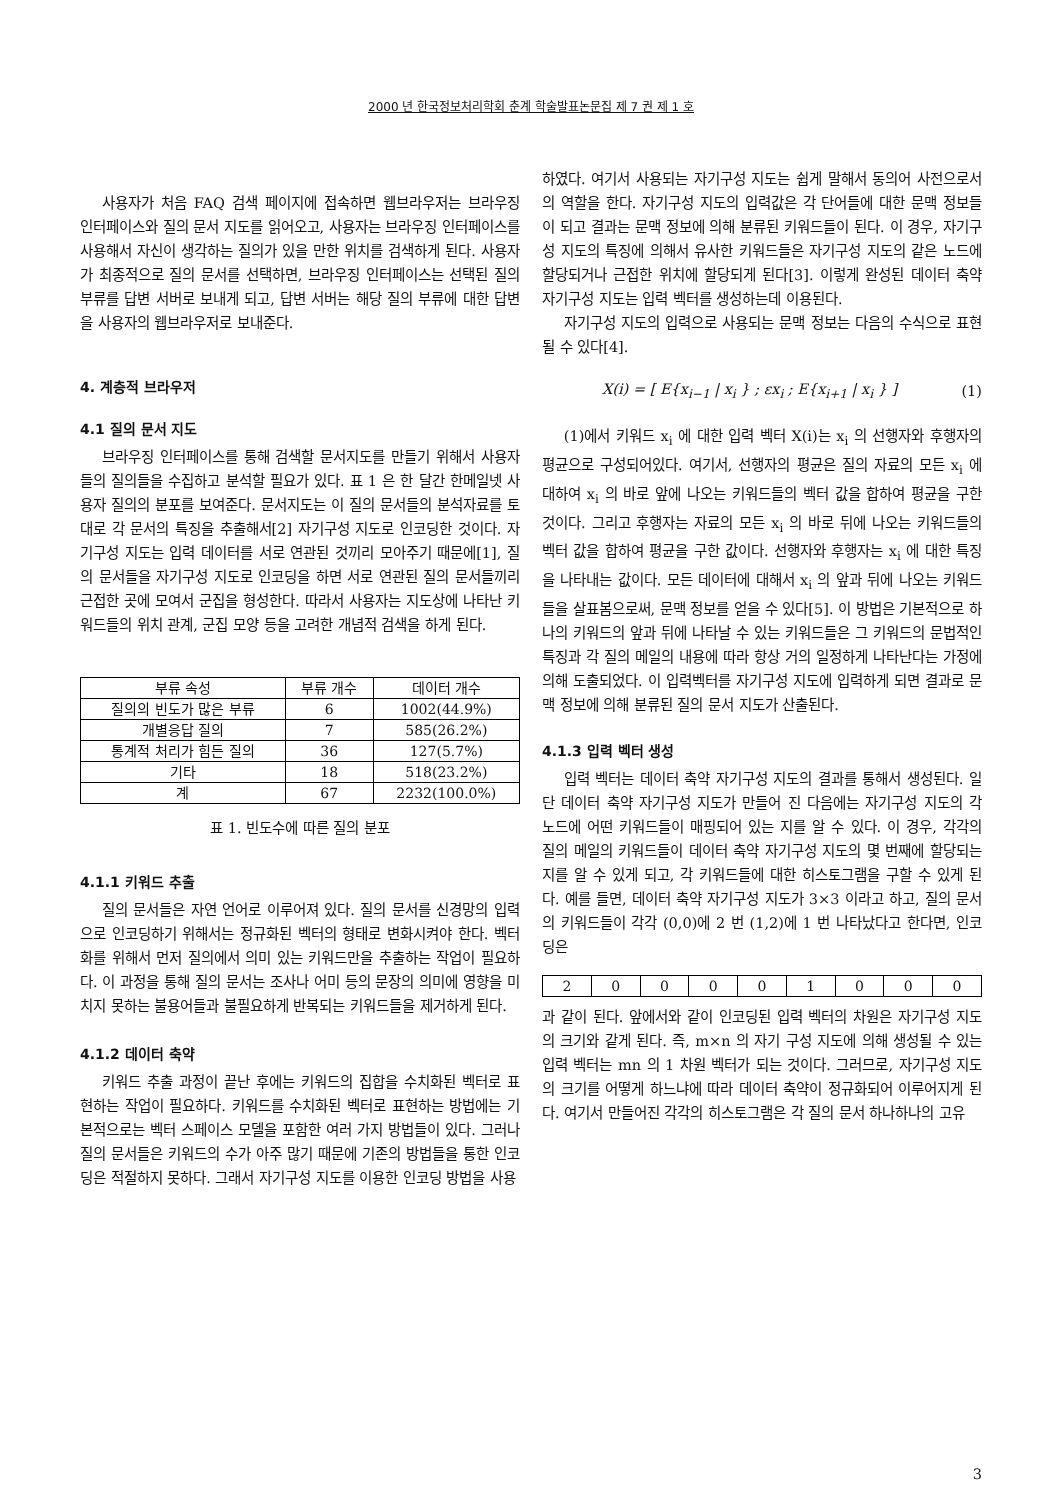2000 년 한국정보처리학회 춘계 학술발표논문집 제 7 권 제 1 호
사용자가 처음 FAQ 검색 페이지에 접속하면 웹브라우저는 브라우징 인터페이스와 질의 문서 지도를 읽어오고, 사용자는 브라우징 인터페이스를 사용해서 자신이 생각하는 질의가 있을 만한 위치를 검색하게 된다. 사용자가 최종적으로 질의 문서를 선택하면, 브라우징 인터페이스는 선택된 질의 부류를 답변 서버로 보내게 되고, 답변 서버는 해당 질의 부류에 대한 답변을 사용자의 웹브라우저로 보내준다.
4. 계층적 브라우저
4.1 질의 문서 지도
브라우징 인터페이스를 통해 검색할 문서지도를 만들기 위해서 사용자들의 질의들을 수집하고 분석할 필요가 있다. 표 1 은 한 달간 한메일넷 사용자 질의의 분포를 보여준다. 문서지도는 이 질의 문서들의 분석자료를 토대로 각 문서의 특징을 추출해서[2] 자기구성 지도로 인코딩한 것이다. 자기구성 지도는 입력 데이터를 서로 연관된 것끼리 모아주기 때문에[1], 질의 문서들을 자기구성 지도로 인코딩을 하면 서로 연관된 질의 문서들끼리 근접한 곳에 모여서 군집을 형성한다. 따라서 사용자는 지도상에 나타난 키워드들의 위치 관계, 군집 모양 등을 고려한 개념적 검색을 하게 된다.
| 부류 속성 | 부류 개수 | 데이터 개수 |
| --- | --- | --- |
| 질의의 빈도가 많은 부류 | 6 | 1002(44.9%) |
| 개별응답 질의 | 7 | 585(26.2%) |
| 통계적 처리가 힘든 질의 | 36 | 127(5.7%) |
| 기타 | 18 | 518(23.2%) |
| 계 | 67 | 2232(100.0%) |
표 1. 빈도수에 따른 질의 분포
4.1.1 키워드 추출
질의 문서들은 자연 언어로 이루어져 있다. 질의 문서를 신경망의 입력으로 인코딩하기 위해서는 정규화된 벡터의 형태로 변화시켜야 한다. 벡터화를 위해서 먼저 질의에서 의미 있는 키워드만을 추출하는 작업이 필요하다. 이 과정을 통해 질의 문서는 조사나 어미 등의 문장의 의미에 영향을 미치지 못하는 불용어들과 불필요하게 반복되는 키워드들을 제거하게 된다.
4.1.2 데이터 축약
키워드 추출 과정이 끝난 후에는 키워드의 집합을 수치화된 벡터로 표현하는 작업이 필요하다. 키워드를 수치화된 벡터로 표현하는 방법에는 기본적으로는 벡터 스페이스 모델을 포함한 여러 가지 방법들이 있다. 그러나 질의 문서들은 키워드의 수가 아주 많기 때문에 기존의 방법들을 통한 인코딩은 적절하지 못하다. 그래서 자기구성 지도를 이용한 인코딩 방법을 사용
하였다. 여기서 사용되는 자기구성 지도는 쉽게 말해서 동의어 사전으로서의 역할을 한다. 자기구성 지도의 입력값은 각 단어들에 대한 문맥 정보들이 되고 결과는 문맥 정보에 의해 분류된 키워드들이 된다. 이 경우, 자기구성 지도의 특징에 의해서 유사한 키워드들은 자기구성 지도의 같은 노드에 할당되거나 근접한 위치에 할당되게 된다[3]. 이렇게 완성된 데이터 축약 자기구성 지도는 입력 벡터를 생성하는데 이용된다.
자기구성 지도의 입력으로 사용되는 문맥 정보는 다음의 수식으로 표현될 수 있다[4].
X(i) = [ E{x<sub>i−1</sub> | x<sub>i</sub> } ; εx<sub>i</sub> ; E{x<sub>i+1</sub> | x<sub>i</sub> } ] (1)
(1)에서 키워드 x<sub>i</sub> 에 대한 입력 벡터 X(i)는 x<sub>i</sub> 의 선행자와 후행자의 평균으로 구성되어있다. 여기서, 선행자의 평균은 질의 자료의 모든 x<sub>i</sub> 에 대하여 x<sub>i</sub> 의 바로 앞에 나오는 키워드들의 벡터 값을 합하여 평균을 구한 것이다. 그리고 후행자는 자료의 모든 x<sub>i</sub> 의 바로 뒤에 나오는 키워드들의 벡터 값을 합하여 평균을 구한 값이다. 선행자와 후행자는 x<sub>i</sub> 에 대한 특징을 나타내는 값이다. 모든 데이터에 대해서 x<sub>i</sub> 의 앞과 뒤에 나오는 키워드들을 살표봄으로써, 문맥 정보를 얻을 수 있다[5]. 이 방법은 기본적으로 하나의 키워드의 앞과 뒤에 나타날 수 있는 키워드들은 그 키워드의 문법적인 특징과 각 질의 메일의 내용에 따라 항상 거의 일정하게 나타난다는 가정에 의해 도출되었다. 이 입력벡터를 자기구성 지도에 입력하게 되면 결과로 문맥 정보에 의해 분류된 질의 문서 지도가 산출된다.
4.1.3 입력 벡터 생성
입력 벡터는 데이터 축약 자기구성 지도의 결과를 통해서 생성된다. 일단 데이터 축약 자기구성 지도가 만들어 진 다음에는 자기구성 지도의 각 노드에 어떤 키워드들이 매핑되어 있는 지를 알 수 있다. 이 경우, 각각의 질의 메일의 키워드들이 데이터 축약 자기구성 지도의 몇 번째에 할당되는 지를 알 수 있게 되고, 각 키워드들에 대한 히스토그램을 구할 수 있게 된다. 예를 들면, 데이터 축약 자기구성 지도가 3×3 이라고 하고, 질의 문서의 키워드들이 각각 (0,0)에 2 번 (1,2)에 1 번 나타났다고 한다면, 인코딩은
| 2 | 0 | 0 | 0 | 0 | 1 | 0 | 0 | 0 |
과 같이 된다. 앞에서와 같이 인코딩된 입력 벡터의 차원은 자기구성 지도의 크기와 같게 된다. 즉, m×n 의 자기 구성 지도에 의해 생성될 수 있는 입력 벡터는 mn 의 1 차원 벡터가 되는 것이다. 그러므로, 자기구성 지도의 크기를 어떻게 하느냐에 따라 데이터 축약이 정규화되어 이루어지게 된다. 여기서 만들어진 각각의 히스토그램은 각 질의 문서 하나하나의 고유
3